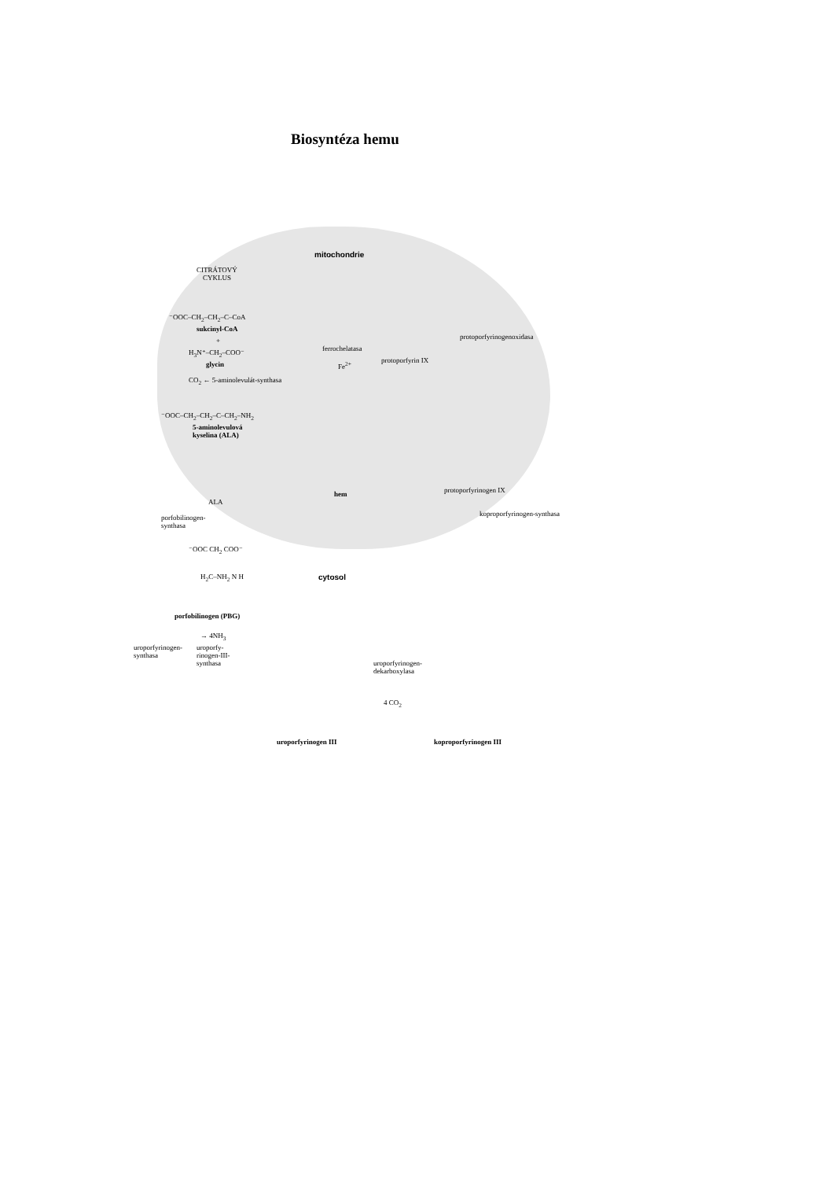Biosyntéza hemu
mitochondrie
CITRÁTOVÝ
CYKLUS
⁻OOC–CH<sub>2</sub>–CH<sub>2</sub>–C–CoA
sukcinyl-CoA
+
H<sub>3</sub>N⁺–CH<sub>2</sub>–COO⁻
glycin
CO<sub>2</sub> ← 5-aminolevulát-synthasa
⁻OOC–CH<sub>2</sub>–CH<sub>2</sub>–C–CH<sub>2</sub>–NH<sub>2</sub>
5-aminolevulová
kyselina (ALA)
ferrochelatasa
Fe<sup>2+</sup> protoporfyrin IX
protoporfyrinogenoxidasa
hem protoporfyrinogen IX
koproporfyrinogen-synthasa
ALA
porfobilinogen-
synthasa
⁻OOC CH<sub>2</sub> COO⁻
H<sub>2</sub>C–NH<sub>2</sub> N H
porfobilinogen (PBG)
cytosol
→ 4NH<sub>3</sub>
uroporfyrinogen-
synthasa
uroporfy-
rinogen-III-
synthasa
uroporfyrinogen-
dekarboxylasa
4 CO<sub>2</sub>
uroporfyrinogen III koproporfyrinogen III